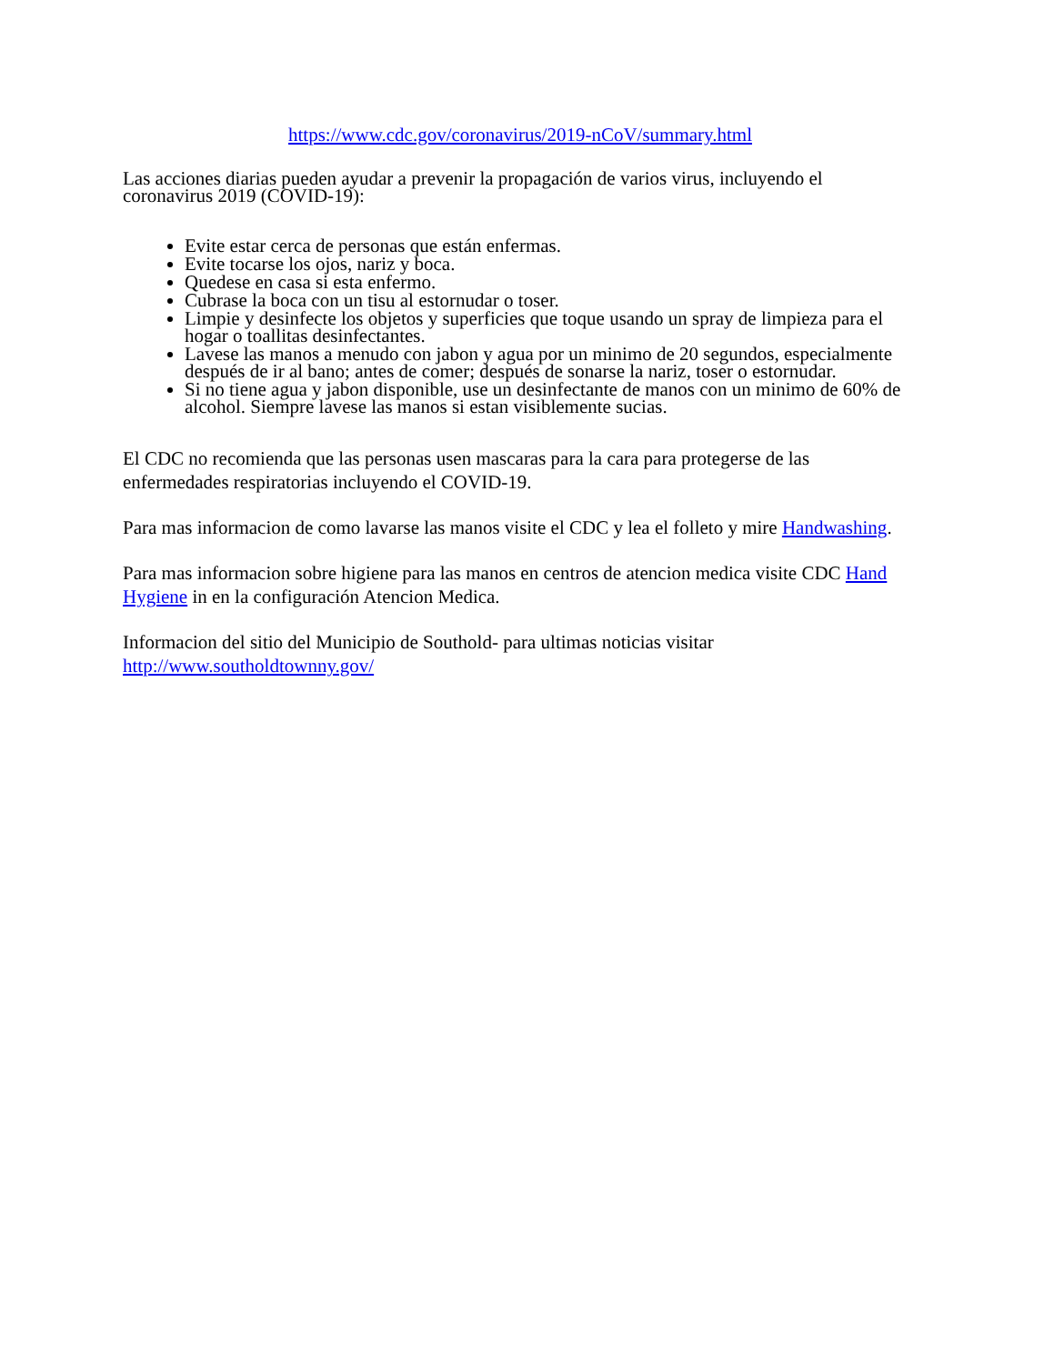https://www.cdc.gov/coronavirus/2019-nCoV/summary.html
Las acciones diarias pueden ayudar a prevenir la propagación de varios virus, incluyendo el coronavirus 2019 (COVID-19):
Evite estar cerca de personas que están enfermas.
Evite tocarse los ojos, nariz y boca.
Quedese en casa si esta enfermo.
Cubrase la boca con un tisu al estornudar o toser.
Limpie y desinfecte los objetos y superficies que toque usando un spray de limpieza para el hogar o toallitas desinfectantes.
Lavese las manos a menudo con jabon y agua por un minimo de 20 segundos, especialmente después de ir al bano; antes de comer; después de sonarse la nariz, toser o estornudar.
Si no tiene agua y jabon disponible, use un desinfectante de manos con un minimo de 60% de alcohol. Siempre lavese las manos si estan visiblemente sucias.
El CDC no recomienda que las personas usen mascaras para la cara para protegerse de las enfermedades respiratorias incluyendo el COVID-19.
Para mas informacion de como lavarse las manos visite el CDC y lea el folleto y mire Handwashing.
Para mas informacion sobre higiene para las manos en centros de atencion medica visite CDC Hand Hygiene in en la configuración Atencion Medica.
Informacion del sitio del Municipio de Southold- para ultimas noticias visitar http://www.southoldtownny.gov/